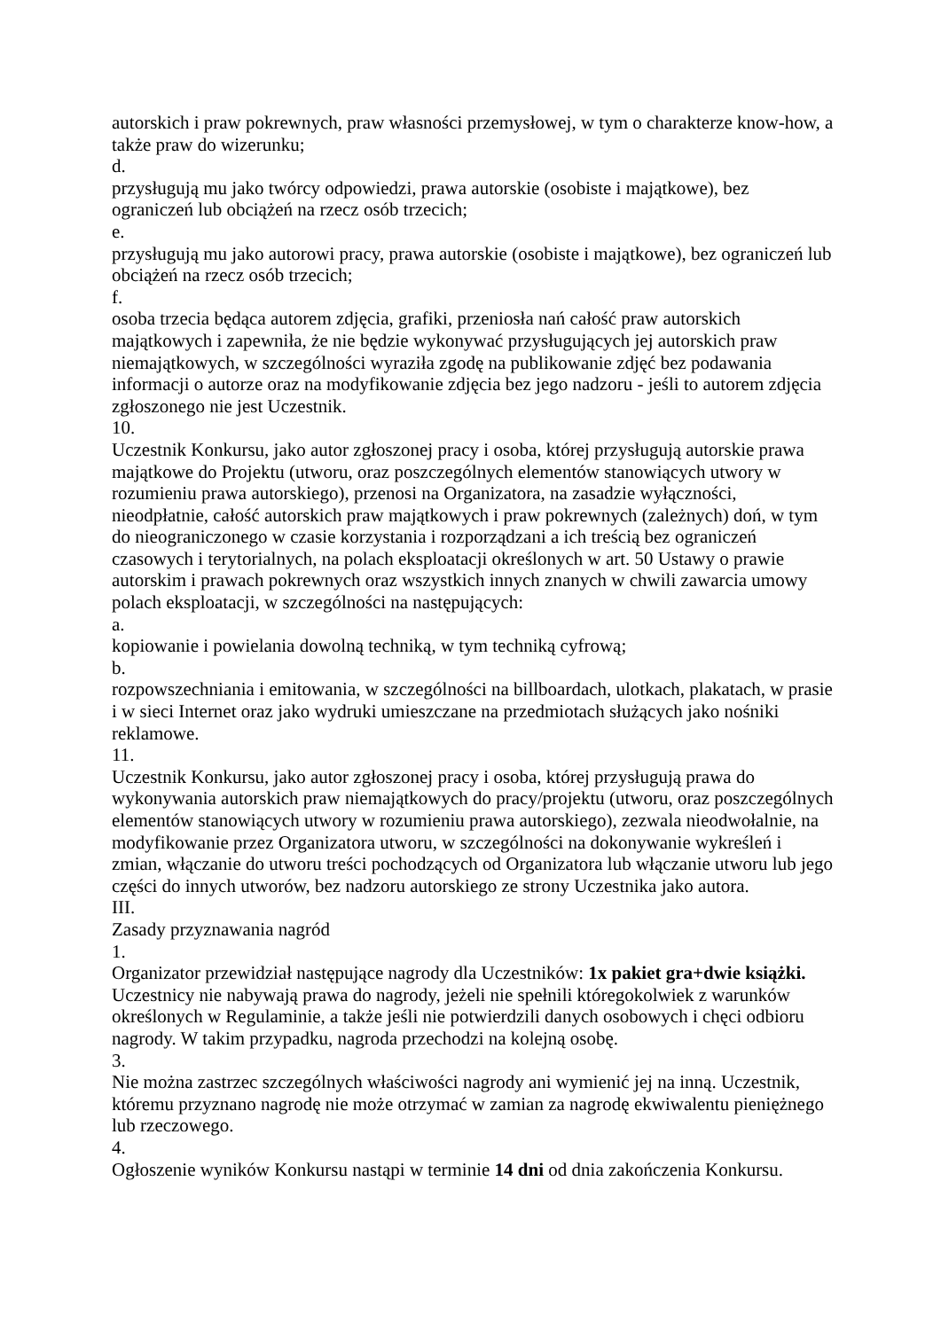autorskich i praw pokrewnych, praw własności przemysłowej, w tym o charakterze know-how, a także praw do wizerunku;
d.
przysługują mu jako twórcy odpowiedzi, prawa autorskie (osobiste i majątkowe), bez ograniczeń lub obciążeń na rzecz osób trzecich;
e.
przysługują mu jako autorowi pracy, prawa autorskie (osobiste i majątkowe), bez ograniczeń lub obciążeń na rzecz osób trzecich;
f.
osoba trzecia będąca autorem zdjęcia, grafiki, przeniosła nań całość praw autorskich majątkowych i zapewniła, że nie będzie wykonywać przysługujących jej autorskich praw niemajątkowych, w szczególności wyraziła zgodę na publikowanie zdjęć bez podawania informacji o autorze oraz na modyfikowanie zdjęcia bez jego nadzoru - jeśli to autorem zdjęcia zgłoszonego nie jest Uczestnik.
10.
Uczestnik Konkursu, jako autor zgłoszonej pracy i osoba, której przysługują autorskie prawa majątkowe do Projektu (utworu, oraz poszczególnych elementów stanowiących utwory w rozumieniu prawa autorskiego), przenosi na Organizatora, na zasadzie wyłączności, nieodpłatnie, całość autorskich praw majątkowych i praw pokrewnych (zależnych) doń, w tym do nieograniczonego w czasie korzystania i rozporządzani a ich treścią bez ograniczeń czasowych i terytorialnych, na polach eksploatacji określonych w art. 50 Ustawy o prawie autorskim i prawach pokrewnych oraz wszystkich innych znanych w chwili zawarcia umowy polach eksploatacji, w szczególności na następujących:
a.
kopiowanie i powielania dowolną techniką, w tym techniką cyfrową;
b.
rozpowszechniania i emitowania, w szczególności na billboardach, ulotkach, plakatach, w prasie i w sieci Internet oraz jako wydruki umieszczane na przedmiotach służących jako nośniki reklamowe.
11.
Uczestnik Konkursu, jako autor zgłoszonej pracy i osoba, której przysługują prawa do wykonywania autorskich praw niemajątkowych do pracy/projektu (utworu, oraz poszczególnych elementów stanowiących utwory w rozumieniu prawa autorskiego), zezwala nieodwołalnie, na modyfikowanie przez Organizatora utworu, w szczególności na dokonywanie wykreśleń i zmian, włączanie do utworu treści pochodzących od Organizatora lub włączanie utworu lub jego części do innych utworów, bez nadzoru autorskiego ze strony Uczestnika jako autora.
III.
Zasady przyznawania nagród
1.
Organizator przewidział następujące nagrody dla Uczestników: 1x pakiet gra+dwie książki. Uczestnicy nie nabywają prawa do nagrody, jeżeli nie spełnili któregokolwiek z warunków określonych w Regulaminie, a także jeśli nie potwierdzili danych osobowych i chęci odbioru nagrody. W takim przypadku, nagroda przechodzi na kolejną osobę.
3.
Nie można zastrzec szczególnych właściwości nagrody ani wymienić jej na inną. Uczestnik, któremu przyznano nagrodę nie może otrzymać w zamian za nagrodę ekwiwalentu pieniężnego lub rzeczowego.
4.
Ogłoszenie wyników Konkursu nastąpi w terminie 14 dni od dnia zakończenia Konkursu.